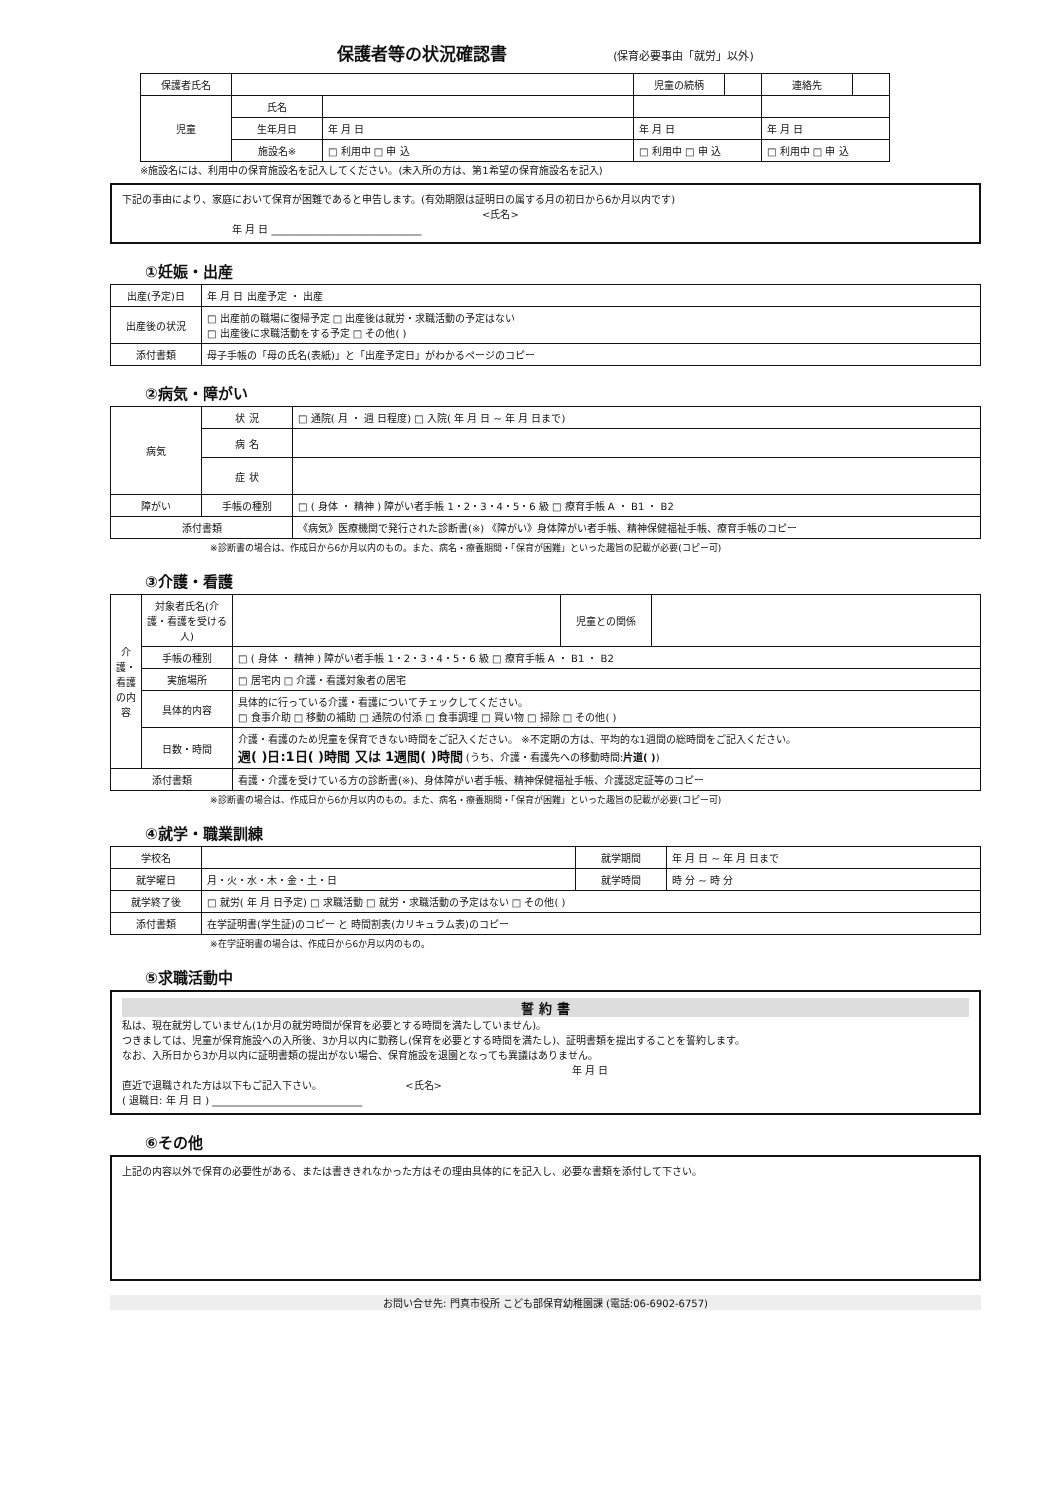保護者等の状況確認書 (保育必要事由「就労」以外)
| 保護者氏名 | | | 児童の続柄 | | 連絡先 | |
| 児童 | 氏名 | | | | | |
| | 生年月日 | 年 月 日 | 年 月 日 | | 年 月 日 | |
| | 施設名※ | □ 利用中 □ 申 込 | □ 利用中 □ 申 込 | | □ 利用中 □ 申 込 | |
※施設名には、利用中の保育施設名を記入してください。(未入所の方は、第1希望の保育施設名を記入)
下記の事由により、家庭において保育が困難であると申告します。(有効期限は証明日の属する月の初日から6か月以内です)
<氏名>
年 月 日 ______________________________
①妊娠・出産
| 出産(予定)日 | 年 月 日 出産予定 ・ 出産 |
| 出産後の状況 | □ 出産前の職場に復帰予定 □ 出産後は就労・求職活動の予定はない □ 出産後に求職活動をする予定 □ その他( ) |
| 添付書類 | 母子手帳の「母の氏名(表紙)」と「出産予定日」がわかるページのコピー |
②病気・障がい
| 病気 | 状 況 | □ 通院( 月 ・ 週 日程度) □ 入院( 年 月 日 ~ 年 月 日まで) |
| | 病 名 | |
| | 症 状 | |
| 障がい | 手帳の種別 | □ ( 身体 ・ 精神 ) 障がい者手帳 1・2・3・4・5・6 級 □ 療育手帳 A ・ B1 ・ B2 |
| 添付書類 | | 《病気》医療機関で発行された診断書(※) 《障がい》身体障がい者手帳、精神保健福祉手帳、療育手帳のコピー |
※診断書の場合は、作成日から6か月以内のもの。また、病名・療養期間・「保育が困難」といった趣旨の記載が必要(コピー可)
③介護・看護
| 介護・看護の内容 | 対象者氏名(介護・看護を受ける人) | | 児童との関係 | |
| | 手帳の種別 | □ ( 身体 ・ 精神 ) 障がい者手帳 1・2・3・4・5・6 級 □ 療育手帳 A ・ B1 ・ B2 | | |
| | 実施場所 | □ 居宅内 □ 介護・看護対象者の居宅 | | |
| | 具体的内容 | 具体的に行っている介護・看護についてチェックしてください。 □ 食事介助 □ 移動の補助 □ 通院の付添 □ 食事調理 □ 買い物 □ 掃除 □ その他( ) | | |
| | 日数・時間 | 介護・看護のため児童を保育できない時間をご記入ください。 ※不定期の方は、平均的な1週間の総時間をご記入ください。 週( )日:1日( )時間 又は 1週間( )時間 (うち、介護・看護先への移動時間: 片道( ) ) | | |
| 添付書類 | | 看護・介護を受けている方の診断書(※)、身体障がい者手帳、精神保健福祉手帳、介護認定証等のコピー | | |
※診断書の場合は、作成日から6か月以内のもの。また、病名・療養期間・「保育が困難」といった趣旨の記載が必要(コピー可)
④就学・職業訓練
| 学校名 | | 就学期間 | 年 月 日 ~ 年 月 日まで |
| 就学曜日 | 月・火・水・木・金・土・日 | 就学時間 | 時 分 ~ 時 分 |
| 就学終了後 | □ 就労( 年 月 日予定) □ 求職活動 □ 就労・求職活動の予定はない □ その他( ) | | |
| 添付書類 | 在学証明書(学生証)のコピー と 時間割表(カリキュラム表)のコピー | | |
※在学証明書の場合は、作成日から6か月以内のもの。
⑤求職活動中
誓 約 書
私は、現在就労していません(1か月の就労時間が保育を必要とする時間を満たしていません)。
つきましては、児童が保育施設への入所後、3か月以内に勤務し(保育を必要とする時間を満たし)、証明書類を提出することを誓約します。
なお、入所日から3か月以内に証明書類の提出がない場合、保育施設を退園となっても異議はありません。
年 月 日
直近で退職された方は以下もご記入下さい。 <氏名>
( 退職日: 年 月 日 ) ______________________________
⑥その他
上記の内容以外で保育の必要性がある、または書ききれなかった方はその理由具体的にを記入し、必要な書類を添付して下さい。
お問い合せ先: 門真市役所 こども部保育幼稚園課 (電話:06-6902-6757)